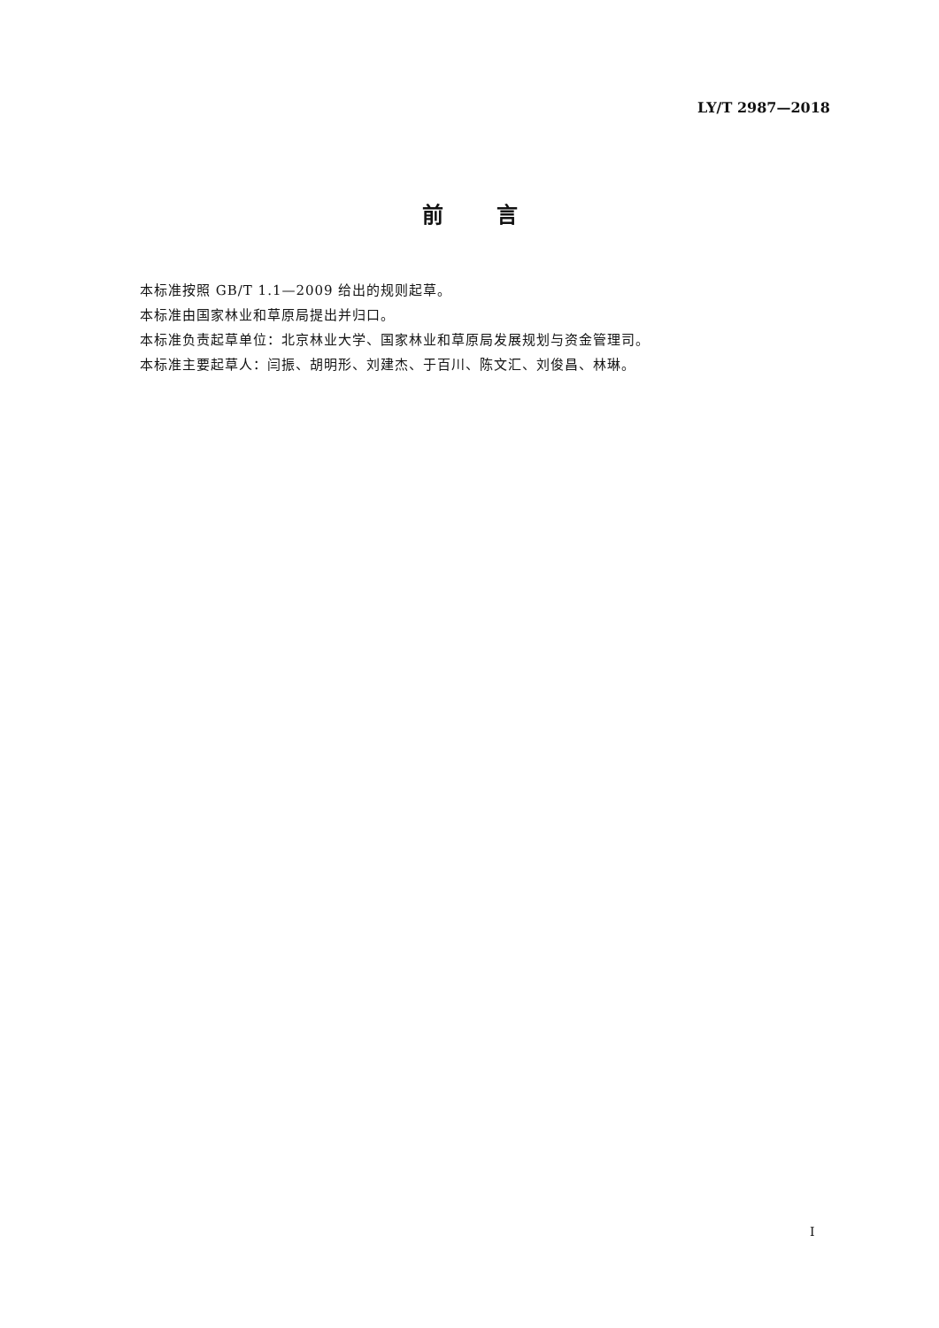LY/T 2987—2018
前言
本标准按照 GB/T 1.1—2009 给出的规则起草。
本标准由国家林业和草原局提出并归口。
本标准负责起草单位：北京林业大学、国家林业和草原局发展规划与资金管理司。
本标准主要起草人：闫振、胡明形、刘建杰、于百川、陈文汇、刘俊昌、林琳。
I